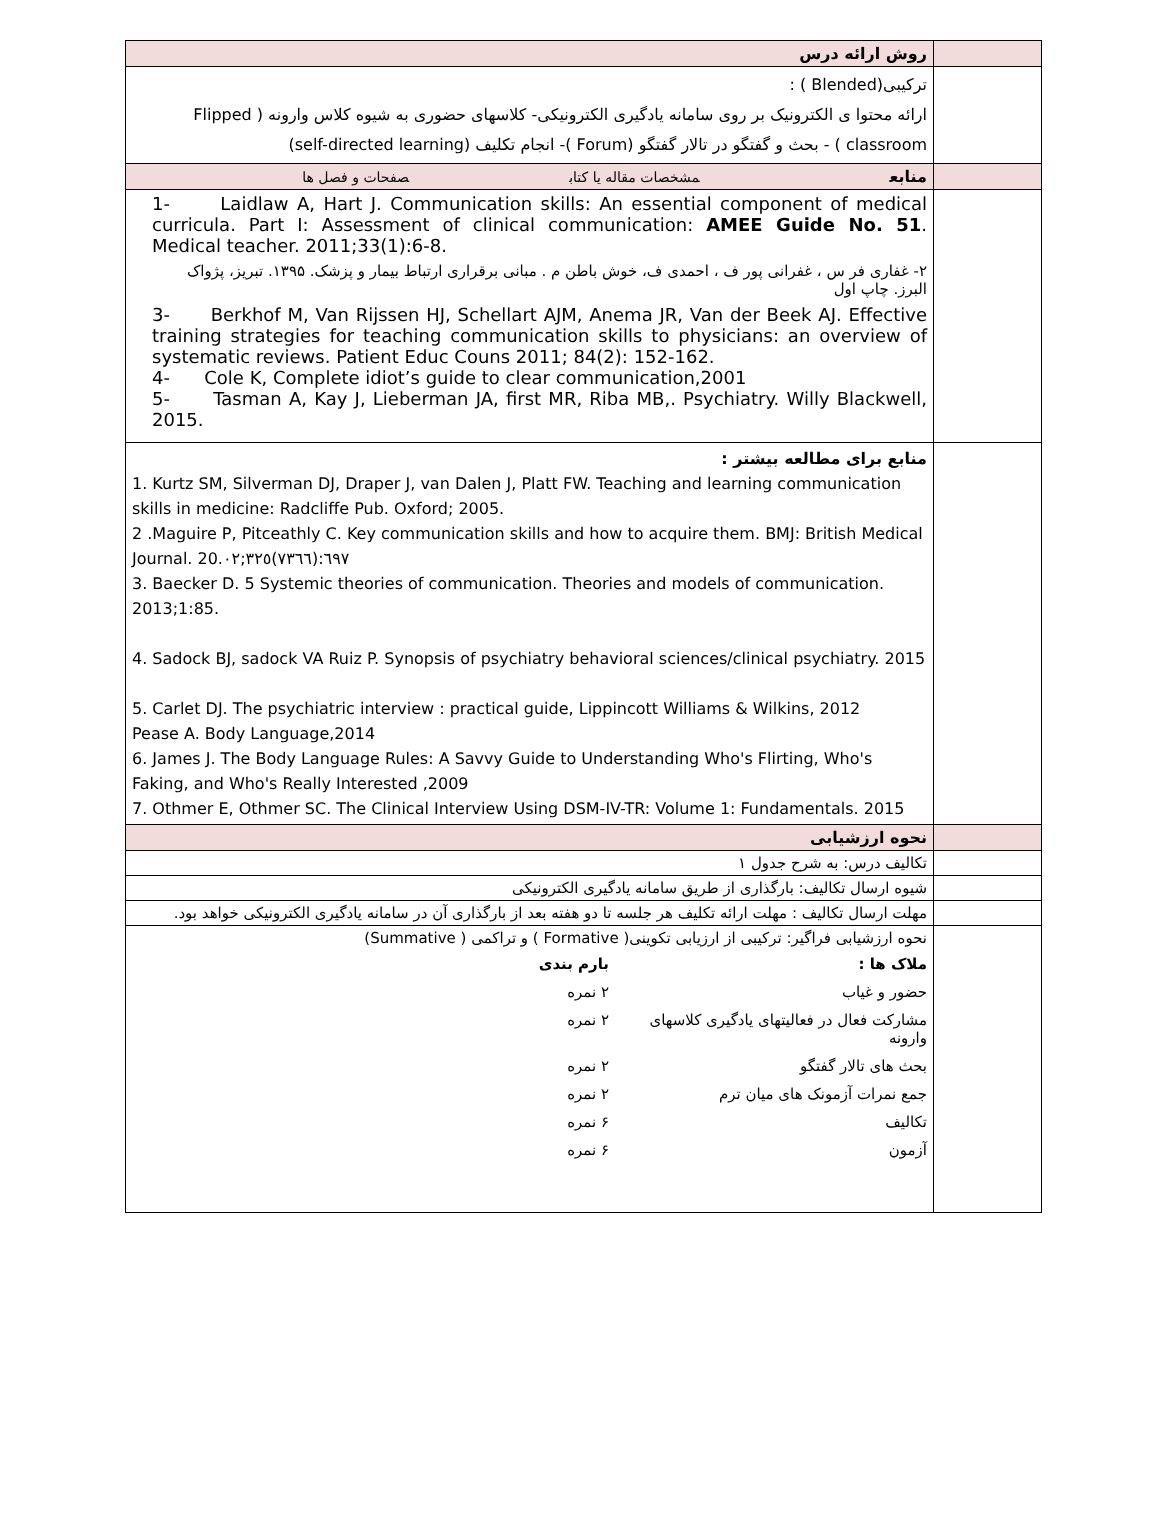| روش ارائه درس | |
| ترکیبی(Blended ) : ارائه محتوا ی الکترونیک بر روی سامانه یادگیری الکترونیکی- کلاسهای حضوری به شیوه کلاس وارونه ( Flipped classroom ) - بحث و گفتگو در تالار گفتگو (Forum )- انجام تکلیف (self-directed learning) | |
| منابع مشخصات مقاله یا کتاب صفحات و فصل ها | |
| 1- Laidlaw A, Hart J. Communication skills: An essential component of medical curricula. Part I: Assessment of clinical communication: AMEE Guide No. 51 . Medical teacher. 2011;33(1):6-8. ۲- غفاری فر س ، غفرانی پور ف ، احمدی ف، خوش باطن م . مبانی برقراری ارتباط بیمار و پزشک. ۱۳۹۵. تبریز، پژواک البرز. چاپ اول 3- Berkhof M, Van Rijssen HJ, Schellart AJM, Anema JR, Van der Beek AJ. Effective training strategies for teaching communication skills to physicians: an overview of systematic reviews. Patient Educ Couns 2011; 84(2): 152-162. 4- Cole K, Complete idiot’s guide to clear communication,2001 5- Tasman A, Kay J, Lieberman JA, first MR, Riba MB,. Psychiatry. Willy Blackwell, 2015. | |
| منابع برای مطالعه بیشتر : 1. Kurtz SM, Silverman DJ, Draper J, van Dalen J, Platt FW. Teaching and learning communication skills in medicine: Radcliffe Pub. Oxford; 2005. 2 .Maguire P, Pitceathly C. Key communication skills and how to acquire them. BMJ: British Medical Journal. 20.٦٩٧:(٧٣٦٦)٣٢٥;٠٢ 3. Baecker D. 5 Systemic theories of communication. Theories and models of communication. 2013;1:85. 4. Sadock BJ, sadock VA Ruiz P. Synopsis of psychiatry behavioral sciences/clinical psychiatry. 2015 5. Carlet DJ. The psychiatric interview : practical guide, Lippincott Williams & Wilkins, 2012 Pease A. Body Language,2014 6. James J. The Body Language Rules: A Savvy Guide to Understanding Who's Flirting, Who's Faking, and Who's Really Interested ,2009 7. Othmer E, Othmer SC. The Clinical Interview Using DSM-IV-TR: Volume 1: Fundamentals. 2015 | |
| نحوه ارزشیابی | |
| تکالیف درس: به شرح جدول ۱ | |
| شیوه ارسال تکالیف: بارگذاری از طریق سامانه یادگیری الکترونیکی | |
| مهلت ارسال تکالیف : مهلت ارائه تکلیف هر جلسه تا دو هفته بعد از بارگذاری آن در سامانه یادگیری الکترونیکی خواهد بود. | |
| نحوه ارزشیابی فراگیر: ترکیبی از ارزیابی تکوینی( Formative ) و تراکمی ( Summative) ملاک ها : بارم بندی حضور و غیاب ۲ نمره مشارکت فعال در فعالیتهای یادگیری کلاسهای وارونه ۲ نمره بحث های تالار گفتگو ۲ نمره جمع نمرات آزمونک های میان ترم ۲ نمره تکالیف ۶ نمره آزمون ۶ نمره | |